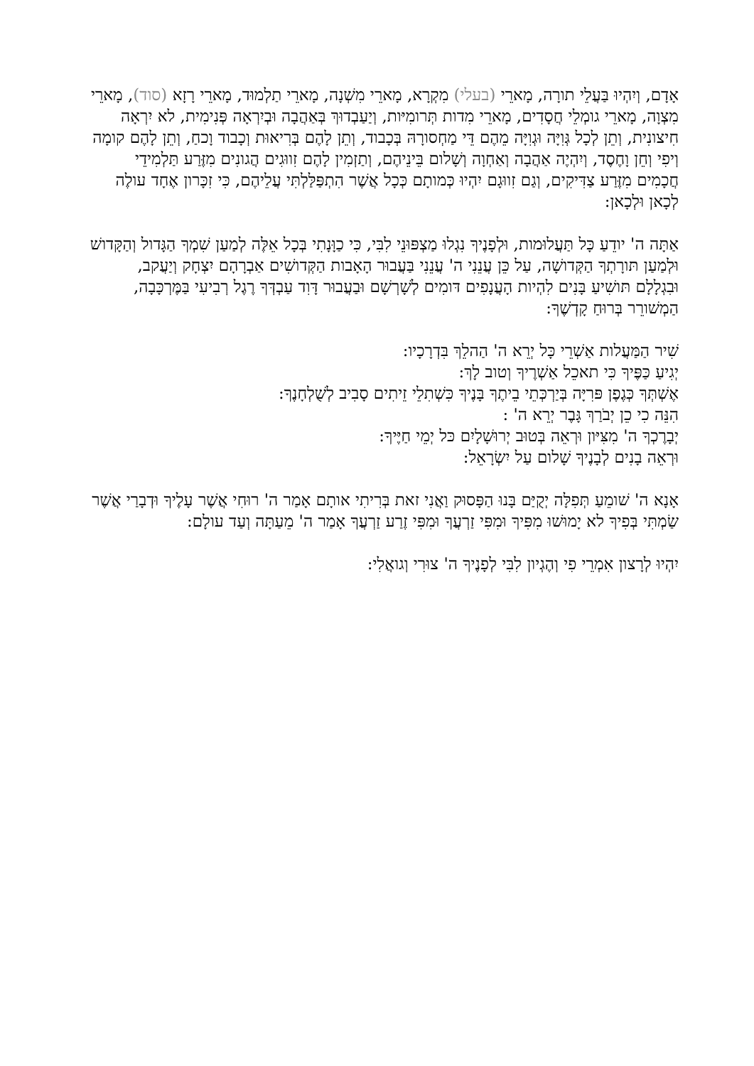אָדָם, וְיִהְיוּ בַּעֲלֵי תורָה, מָארֵי (בעלי) מִקְרָא, מָארֵי מִשְׁנָה, מָארֵי תַלְמוּד, מָארֵי רָזָא (סוד), מָארֵי מִצְוָה, מָארֵי גומְלֵי חֲסָדִים, מָארֵי מִדות תְּרומִיּות, וְיַעַבְדוּךְ בְּאַהֲבָה וּבְיִרְאָה פְּנִימִית, לא יִרְאָה חִיצונִית, וְתֵן לְכָל גְּוִיָּה וּגְוִיָּה מֵהֶם דֵּי מַחְסורָהּ בְּכָבוד, וְתֵן לָהֶם בְּרִיאוּת וְכָבוד וָכחַ, וְתֵן לָהֶם קומָה וְיפִי וְחֵן וָחֶסֶד, וְיִהְיֶה אַהֲבָה וְאַחְוָה וְשָׁלום בֵּינֵיהֶם, וְתַזְמִין לָהֶם זִווּגִים הֲגונִים מִזֶּרַע תַּלְמִידֵי חֲכָמִים מִזֶּרַע צַדִּיקִים, וְגַם זִווּגָם יִהְיוּ כְּמותָם כְּכָל אֲשֶׁר הִתְפַּלַּלְתִּי עֲלֵיהֶם, כִּי זִכָּרון אֶחָד עולֶה לְכָאן וּלְכָאן:
אַתָּה ה' יודֵעַ כָּל תַּעֲלוּמות, וּלְפָנֶיךָ נִגְלוּ מַצְפּוּנֵי לִבִּי, כִּי כַוָּנָתִי בְּכָל אֵלֶּה לְמַעַן שִׁמְךָ הַגָּדול וְהַקָּדושׁ וּלְמַעַן תּורָתְךָ הַקְּדושָׁה, עַל כֵּן עֲנֵנִי ה' עֲנֵנִי בַּעֲבוּר הָאָבות הַקְּדושִׁים אַבְרָהָם יִצְחָק וְיַעֲקב, וּבִגְלָלָם תּושִׁיעַ בָּנִים לִהְיות הָעֲנָפִים דּומִים לְשָׁרְשָׁם וּבַעֲבוּר דָּוִד עַבְדְּךָ רֶגֶל רְבִיעִי בַּמֶּרְכָּבָה, הַמְשׁורֵר בְּרוּחַ קָדְשֶׁךָ:
שִׁיר הַמַּעֲלות אַשְׁרֵי כָּל יְרֵא ה' הַהלֵךְ בִּדְרָכָיו:
יְגִיעַ כַּפֶּיךָ כִּי תאכֵל אַשְׁרֶיךָ וְטוב לָךְ:
אֶשְׁתְּךָ כְּגֶפֶן פּרִיָּה בְּיַרְכְּתֵי בֵיתֶךָ בָּנֶיךָ כִּשְׁתִלֵי זֵיתִים סָבִיב לְשֻׁלְחָנֶךָ:
הִנֵּה כִי כֵן יְבֹרַךְ גָּבֶר יְרֵא ה' :
יְבָרֶכְךָ ה' מִצִּיּון וּרְאֵה בְּטוּב יְרוּשָׁלָיִם כּל יְמֵי חַיֶּיךָ:
וּרְאֵה בָנִים לְבָנֶיךָ שָׁלום עַל יִשְׂרָאֵל:
אָנָא ה' שׁומֵעַ תְּפִלָּה יְקֻיַּם בָּנוּ הַפָּסוּק וַאֲנִי זאת בְּרִיתִי אותָם אָמַר ה' רוּחִי אֲשֶׁר עָלֶיךָ וּדְבָרַי אֲשֶׁר שַׂמְתִּי בְּפִיךָ לא יָמוּשׁוּ מִפִּיךָ וּמִפִּי זַרְעֲךָ וּמִפִּי זֶרַע זַרְעֲךָ אָמַר ה' מֵעַתָּה וְעַד עולָם:
יִהְיוּ לְרָצון אִמְרֵי פִי וְהֶגְיון לִבִּי לְפָנֶיךָ ה' צוּרִי וְגואֲלִי: